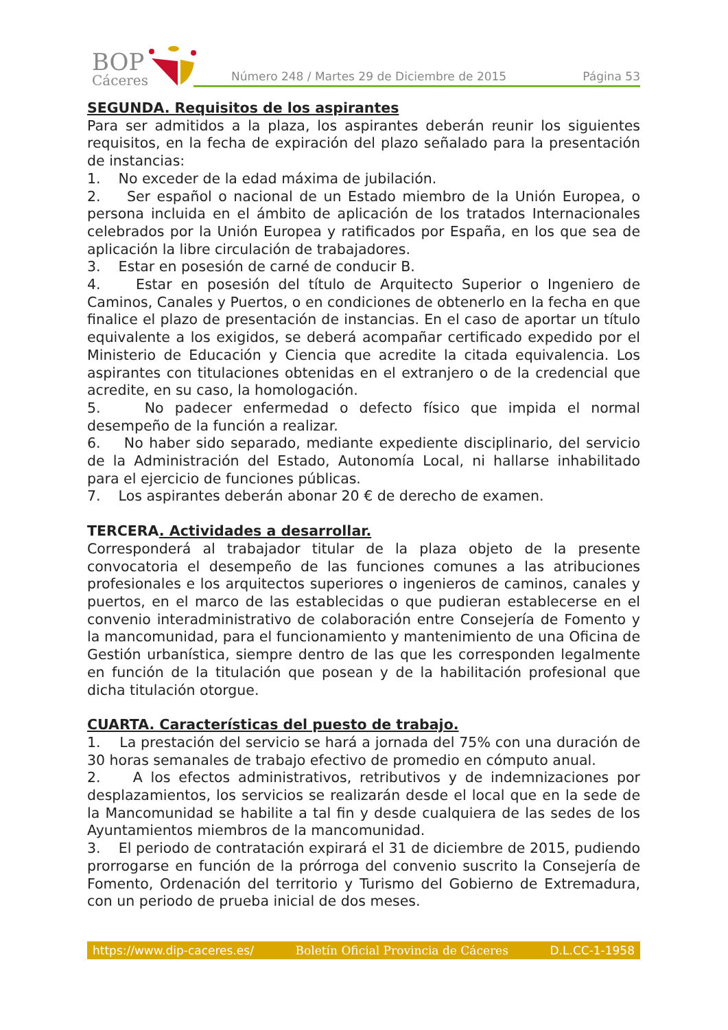BOP
Cáceres
Número 248 / Martes 29 de Diciembre de 2015
Página 53
SEGUNDA. Requisitos de los aspirantes
Para ser admitidos a la plaza, los aspirantes deberán reunir los siguientes requisitos, en la fecha de expiración del plazo señalado para la presentación de instancias:
1. No exceder de la edad máxima de jubilación.
2. Ser español o nacional de un Estado miembro de la Unión Europea, o persona incluida en el ámbito de aplicación de los tratados Internacionales celebrados por la Unión Europea y ratificados por España, en los que sea de aplicación la libre circulación de trabajadores.
3. Estar en posesión de carné de conducir B.
4. Estar en posesión del título de Arquitecto Superior o Ingeniero de Caminos, Canales y Puertos, o en condiciones de obtenerlo en la fecha en que finalice el plazo de presentación de instancias. En el caso de aportar un título equivalente a los exigidos, se deberá acompañar certificado expedido por el Ministerio de Educación y Ciencia que acredite la citada equivalencia. Los aspirantes con titulaciones obtenidas en el extranjero o de la credencial que acredite, en su caso, la homologación.
5. No padecer enfermedad o defecto físico que impida el normal desempeño de la función a realizar.
6. No haber sido separado, mediante expediente disciplinario, del servicio de la Administración del Estado, Autonomía Local, ni hallarse inhabilitado para el ejercicio de funciones públicas.
7. Los aspirantes deberán abonar 20 € de derecho de examen.
TERCERA. Actividades a desarrollar.
Corresponderá al trabajador titular de la plaza objeto de la presente convocatoria el desempeño de las funciones comunes a las atribuciones profesionales e los arquitectos superiores o ingenieros de caminos, canales y puertos, en el marco de las establecidas o que pudieran establecerse en el convenio interadministrativo de colaboración entre Consejería de Fomento y la mancomunidad, para el funcionamiento y mantenimiento de una Oficina de Gestión urbanística, siempre dentro de las que les corresponden legalmente en función de la titulación que posean y de la habilitación profesional que dicha titulación otorgue.
CUARTA. Características del puesto de trabajo.
1. La prestación del servicio se hará a jornada del 75% con una duración de 30 horas semanales de trabajo efectivo de promedio en cómputo anual.
2. A los efectos administrativos, retributivos y de indemnizaciones por desplazamientos, los servicios se realizarán desde el local que en la sede de la Mancomunidad se habilite a tal fin y desde cualquiera de las sedes de los Ayuntamientos miembros de la mancomunidad.
3. El periodo de contratación expirará el 31 de diciembre de 2015, pudiendo prorrogarse en función de la prórroga del convenio suscrito la Consejería de Fomento, Ordenación del territorio y Turismo del Gobierno de Extremadura, con un periodo de prueba inicial de dos meses.
https://www.dip-caceres.es/ Boletín Oficial Provincia de Cáceres D.L.CC-1-1958